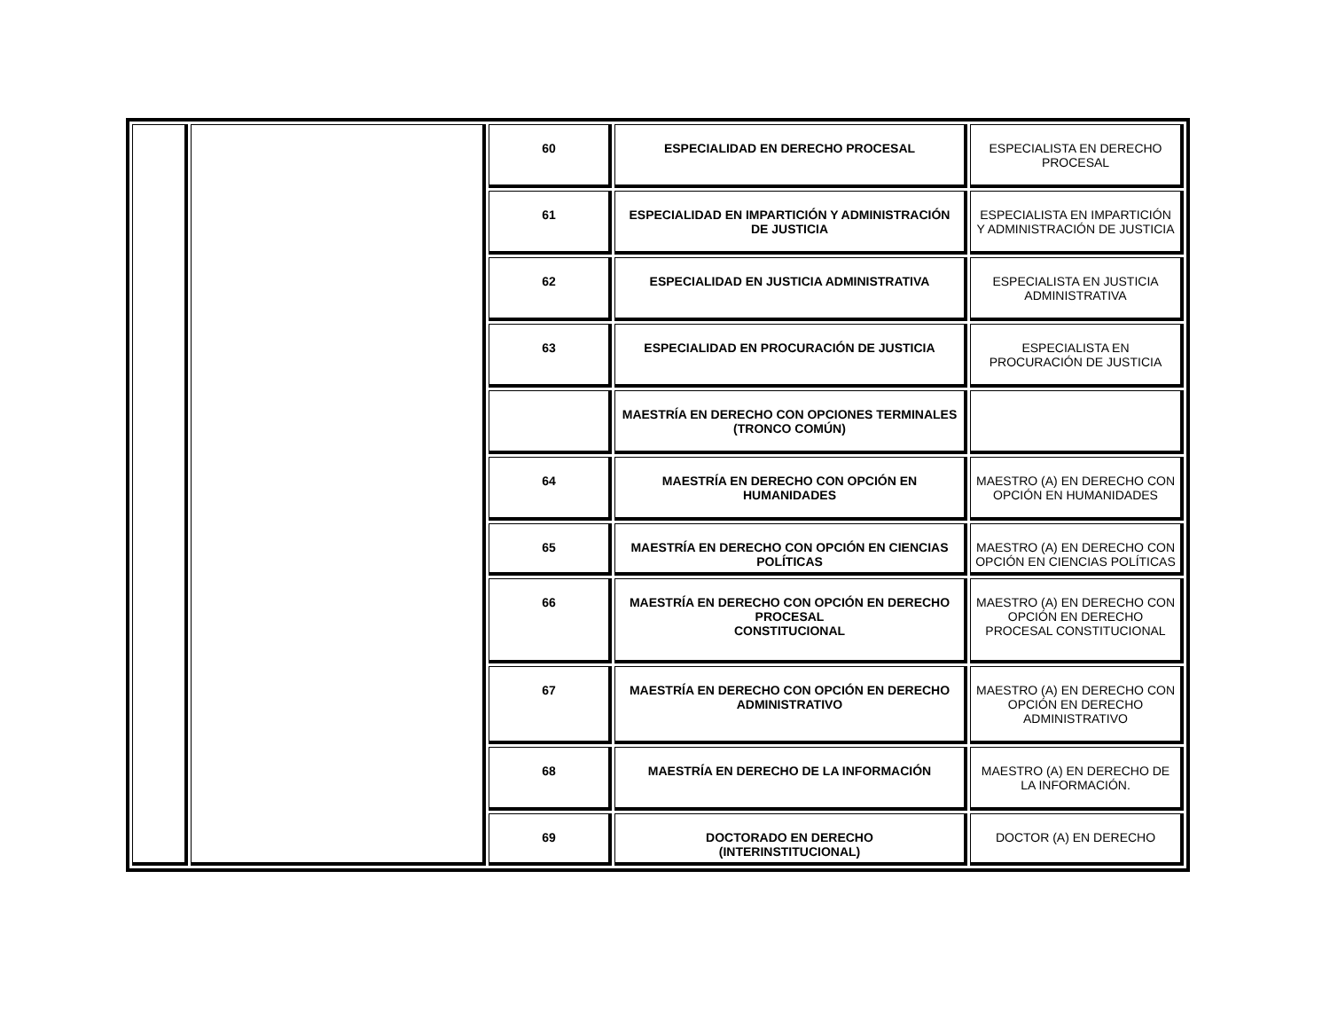| | | 60 | ESPECIALIDAD EN DERECHO PROCESAL | ESPECIALISTA EN DERECHO PROCESAL |
| | | 61 | ESPECIALIDAD EN IMPARTICIÓN Y ADMINISTRACIÓN DE JUSTICIA | ESPECIALISTA EN IMPARTICIÓN Y ADMINISTRACIÓN DE JUSTICIA |
| | | 62 | ESPECIALIDAD EN JUSTICIA ADMINISTRATIVA | ESPECIALISTA EN JUSTICIA ADMINISTRATIVA |
| | | 63 | ESPECIALIDAD EN PROCURACIÓN DE JUSTICIA | ESPECIALISTA EN PROCURACIÓN DE JUSTICIA |
| | | | MAESTRÍA EN DERECHO CON OPCIONES TERMINALES (TRONCO COMÚN) | |
| | | 64 | MAESTRÍA EN DERECHO CON OPCIÓN EN HUMANIDADES | MAESTRO (A) EN DERECHO CON OPCIÓN EN HUMANIDADES |
| | | 65 | MAESTRÍA EN DERECHO CON OPCIÓN EN CIENCIAS POLÍTICAS | MAESTRO (A) EN DERECHO CON OPCIÓN EN CIENCIAS POLÍTICAS |
| | | 66 | MAESTRÍA EN DERECHO CON OPCIÓN EN DERECHO PROCESAL CONSTITUCIONAL | MAESTRO (A) EN DERECHO CON OPCIÓN EN DERECHO PROCESAL CONSTITUCIONAL |
| | | 67 | MAESTRÍA EN DERECHO CON OPCIÓN EN DERECHO ADMINISTRATIVO | MAESTRO (A) EN DERECHO CON OPCIÓN EN DERECHO ADMINISTRATIVO |
| | | 68 | MAESTRÍA EN DERECHO DE LA INFORMACIÓN | MAESTRO (A) EN DERECHO DE LA INFORMACIÓN. |
| | | 69 | DOCTORADO EN DERECHO (INTERINSTITUCIONAL) | DOCTOR (A) EN DERECHO |